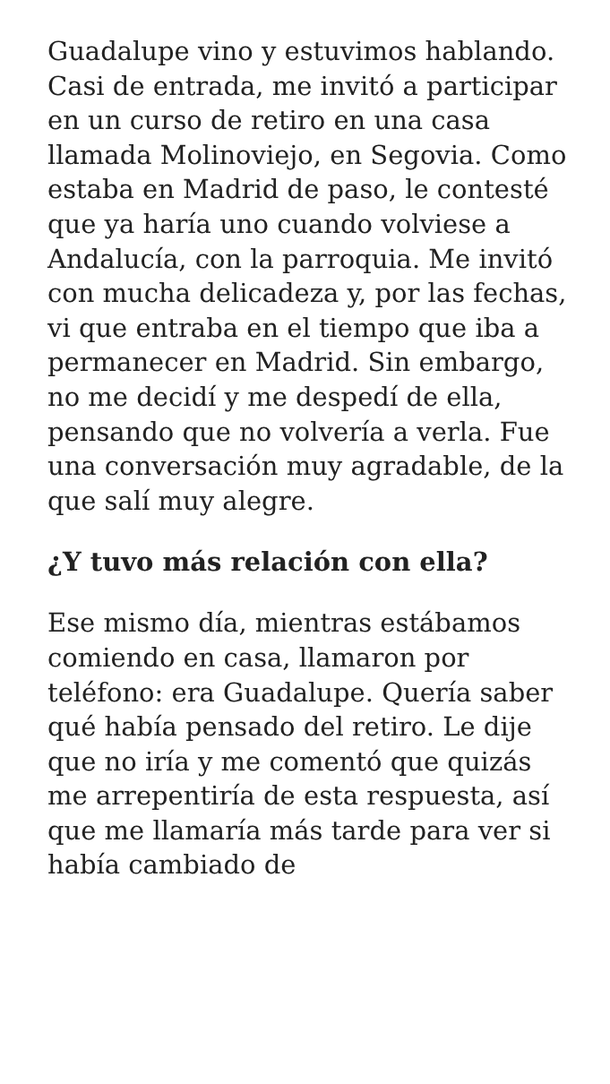Guadalupe vino y estuvimos hablando. Casi de entrada, me invitó a participar en un curso de retiro en una casa llamada Molinoviejo, en Segovia. Como estaba en Madrid de paso, le contesté que ya haría uno cuando volviese a Andalucía, con la parroquia. Me invitó con mucha delicadeza y, por las fechas, vi que entraba en el tiempo que iba a permanecer en Madrid. Sin embargo, no me decidí y me despedí de ella, pensando que no volvería a verla. Fue una conversación muy agradable, de la que salí muy alegre.
¿Y tuvo más relación con ella?
Ese mismo día, mientras estábamos comiendo en casa, llamaron por teléfono: era Guadalupe. Quería saber qué había pensado del retiro. Le dije que no iría y me comentó que quizás me arrepentiría de esta respuesta, así que me llamaría más tarde para ver si había cambiado de